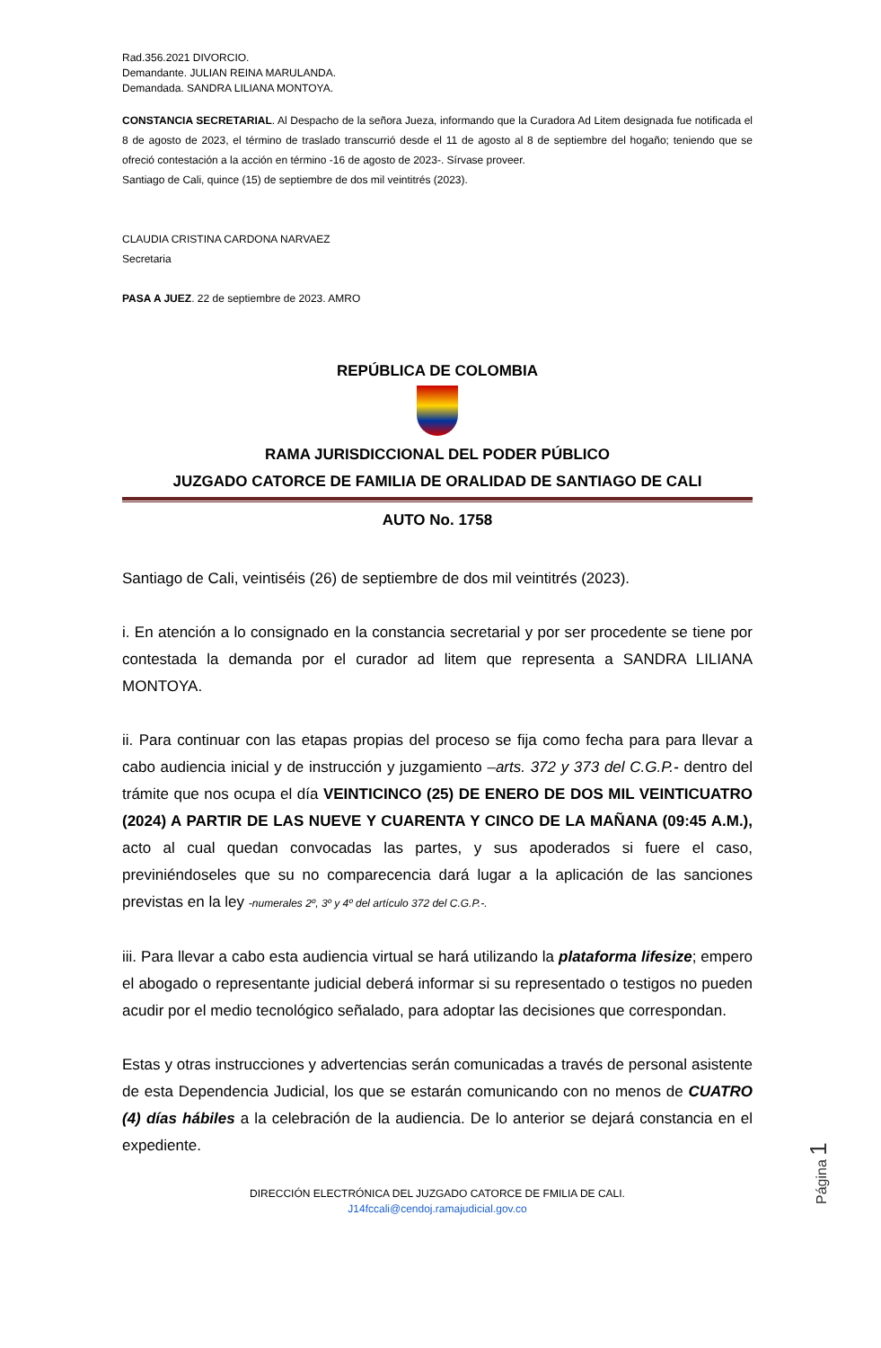Rad.356.2021 DIVORCIO.
Demandante. JULIAN REINA MARULANDA.
Demandada. SANDRA LILIANA MONTOYA.
CONSTANCIA SECRETARIAL. Al Despacho de la señora Jueza, informando que la Curadora Ad Litem designada fue notificada el 8 de agosto de 2023, el término de traslado transcurrió desde el 11 de agosto al 8 de septiembre del hogaño; teniendo que se ofreció contestación a la acción en término -16 de agosto de 2023-. Sírvase proveer.
Santiago de Cali, quince (15) de septiembre de dos mil veintitrés (2023).
CLAUDIA CRISTINA CARDONA NARVAEZ
Secretaria
PASA A JUEZ. 22 de septiembre de 2023. AMRO
REPÚBLICA DE COLOMBIA
RAMA JURISDICCIONAL DEL PODER PÚBLICO
JUZGADO CATORCE DE FAMILIA DE ORALIDAD DE SANTIAGO DE CALI
AUTO No. 1758
Santiago de Cali, veintiséis (26) de septiembre de dos mil veintitrés (2023).
i. En atención a lo consignado en la constancia secretarial y por ser procedente se tiene por contestada la demanda por el curador ad litem que representa a SANDRA LILIANA MONTOYA.
ii. Para continuar con las etapas propias del proceso se fija como fecha para para llevar a cabo audiencia inicial y de instrucción y juzgamiento –arts. 372 y 373 del C.G.P.- dentro del trámite que nos ocupa el día VEINTICINCO (25) DE ENERO DE DOS MIL VEINTICUATRO (2024) A PARTIR DE LAS NUEVE Y CUARENTA Y CINCO DE LA MAÑANA (09:45 A.M.), acto al cual quedan convocadas las partes, y sus apoderados si fuere el caso, previniéndoseles que su no comparecencia dará lugar a la aplicación de las sanciones previstas en la ley -numerales 2º, 3º y 4º del artículo 372 del C.G.P.-.
iii. Para llevar a cabo esta audiencia virtual se hará utilizando la plataforma lifesize; empero el abogado o representante judicial deberá informar si su representado o testigos no pueden acudir por el medio tecnológico señalado, para adoptar las decisiones que correspondan.
Estas y otras instrucciones y advertencias serán comunicadas a través de personal asistente de esta Dependencia Judicial, los que se estarán comunicando con no menos de CUATRO (4) días hábiles a la celebración de la audiencia. De lo anterior se dejará constancia en el expediente.
DIRECCIÓN ELECTRÓNICA DEL JUZGADO CATORCE DE FMILIA DE CALI.
J14fccali@cendoj.ramajudicial.gov.co
Página 1